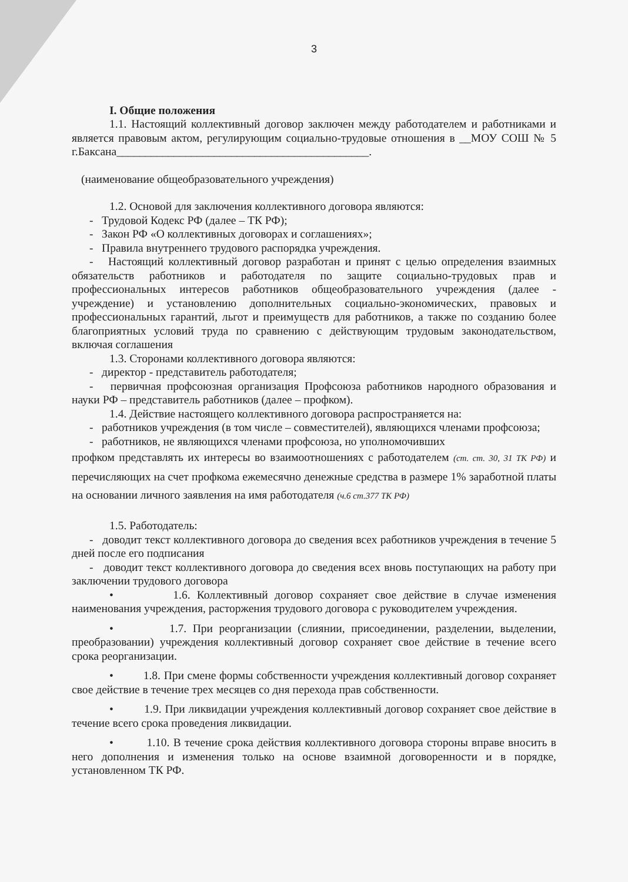3
I. Общие положения
1.1. Настоящий коллективный договор заключен между работодателем и работниками и является правовым актом, регулирующим социально-трудовые отношения в __МОУ СОШ № 5 г.Баксана____________________________________________.
(наименование общеобразовательного учреждения)
1.2. Основой для заключения коллективного договора являются:
- Трудовой Кодекс РФ (далее – ТК РФ);
- Закон РФ «О коллективных договорах и соглашениях»;
- Правила внутреннего трудового распорядка учреждения.
- Настоящий коллективный договор разработан и принят с целью определения взаимных обязательств работников и работодателя по защите социально-трудовых прав и профессиональных интересов работников общеобразовательного учреждения (далее - учреждение) и установлению дополнительных социально-экономических, правовых и профессиональных гарантий, льгот и преимуществ для работников, а также по созданию более благоприятных условий труда по сравнению с действующим трудовым законодательством, включая соглашения
1.3. Сторонами коллективного договора являются:
- директор - представитель работодателя;
- первичная профсоюзная организация Профсоюза работников народного образования и науки РФ – представитель работников (далее – профком).
1.4. Действие настоящего коллективного договора распространяется на:
- работников учреждения (в том числе – совместителей), являющихся членами профсоюза;
- работников, не являющихся членами профсоюза, но уполномочивших
профком представлять их интересы во взаимоотношениях с работодателем (ст. ст. 30, 31 ТК РФ) и перечисляющих на счет профкома ежемесячно денежные средства в размере 1% заработной платы на основании личного заявления на имя работодателя (ч.6 ст.377 ТК РФ)
1.5. Работодатель:
- доводит текст коллективного договора до сведения всех работников учреждения в течение 5 дней после его подписания
- доводит текст коллективного договора до сведения всех вновь поступающих на работу при заключении трудового договора
• 1.6. Коллективный договор сохраняет свое действие в случае изменения наименования учреждения, расторжения трудового договора с руководителем учреждения.
• 1.7. При реорганизации (слиянии, присоединении, разделении, выделении, преобразовании) учреждения коллективный договор сохраняет свое действие в течение всего срока реорганизации.
• 1.8. При смене формы собственности учреждения коллективный договор сохраняет свое действие в течение трех месяцев со дня перехода прав собственности.
• 1.9. При ликвидации учреждения коллективный договор сохраняет свое действие в течение всего срока проведения ликвидации.
• 1.10. В течение срока действия коллективного договора стороны вправе вносить в него дополнения и изменения только на основе взаимной договоренности и в порядке, установленном ТК РФ.